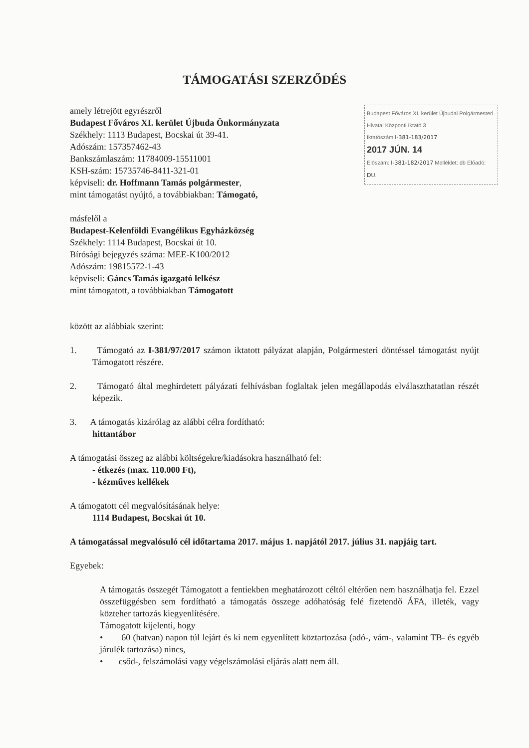TÁMOGATÁSI SZERZŐDÉS
Budapest Főváros XI. kerület Újbudai Polgármesteri Hivatal Központi Iktató 3
Iktatószám I-381-183/2017
2017 JÚN. 14
Előszám: I-381-182/2017 Melléklet: db Előadó: DU.
amely létrejött egyrészről
Budapest Főváros XI. kerület Újbuda Önkormányzata
Székhely: 1113 Budapest, Bocskai út 39-41.
Adószám: 157357462-43
Bankszámlaszám: 11784009-15511001
KSH-szám: 15735746-8411-321-01
képviseli: dr. Hoffmann Tamás polgármester,
mint támogatást nyújtó, a továbbiakban: Támogató,
másfelől a
Budapest-Kelenföldi Evangélikus Egyházközség
Székhely: 1114 Budapest, Bocskai út 10.
Bírósági bejegyzés száma: MEE-K100/2012
Adószám: 19815572-1-43
képviseli: Gáncs Tamás igazgató lelkész
mint támogatott, a továbbiakban Támogatott
között az alábbiak szerint:
1. Támogató az I-381/97/2017 számon iktatott pályázat alapján, Polgármesteri döntéssel támogatást nyújt Támogatott részére.
2. Támogató által meghirdetett pályázati felhívásban foglaltak jelen megállapodás elválaszthatatlan részét képezik.
3. A támogatás kizárólag az alábbi célra fordítható:
hittantábor
A támogatási összeg az alábbi költségekre/kiadásokra használható fel:
- étkezés (max. 110.000 Ft),
- kézműves kellékek
A támogatott cél megvalósításának helye:
1114 Budapest, Bocskai út 10.
A támogatással megvalósuló cél időtartama 2017. május 1. napjától 2017. július 31. napjáig tart.
Egyebek:
A támogatás összegét Támogatott a fentiekben meghatározott céltól eltérően nem használhatja fel. Ezzel összefüggésben sem fordítható a támogatás összege adóhatóság felé fizetendő ÁFA, illeték, vagy közteher tartozás kiegyenlítésére.
Támogatott kijelenti, hogy
• 60 (hatvan) napon túl lejárt és ki nem egyenlített köztartozása (adó-, vám-, valamint TB- és egyéb járulék tartozása) nincs,
• csőd-, felszámolási vagy végelszámolási eljárás alatt nem áll.